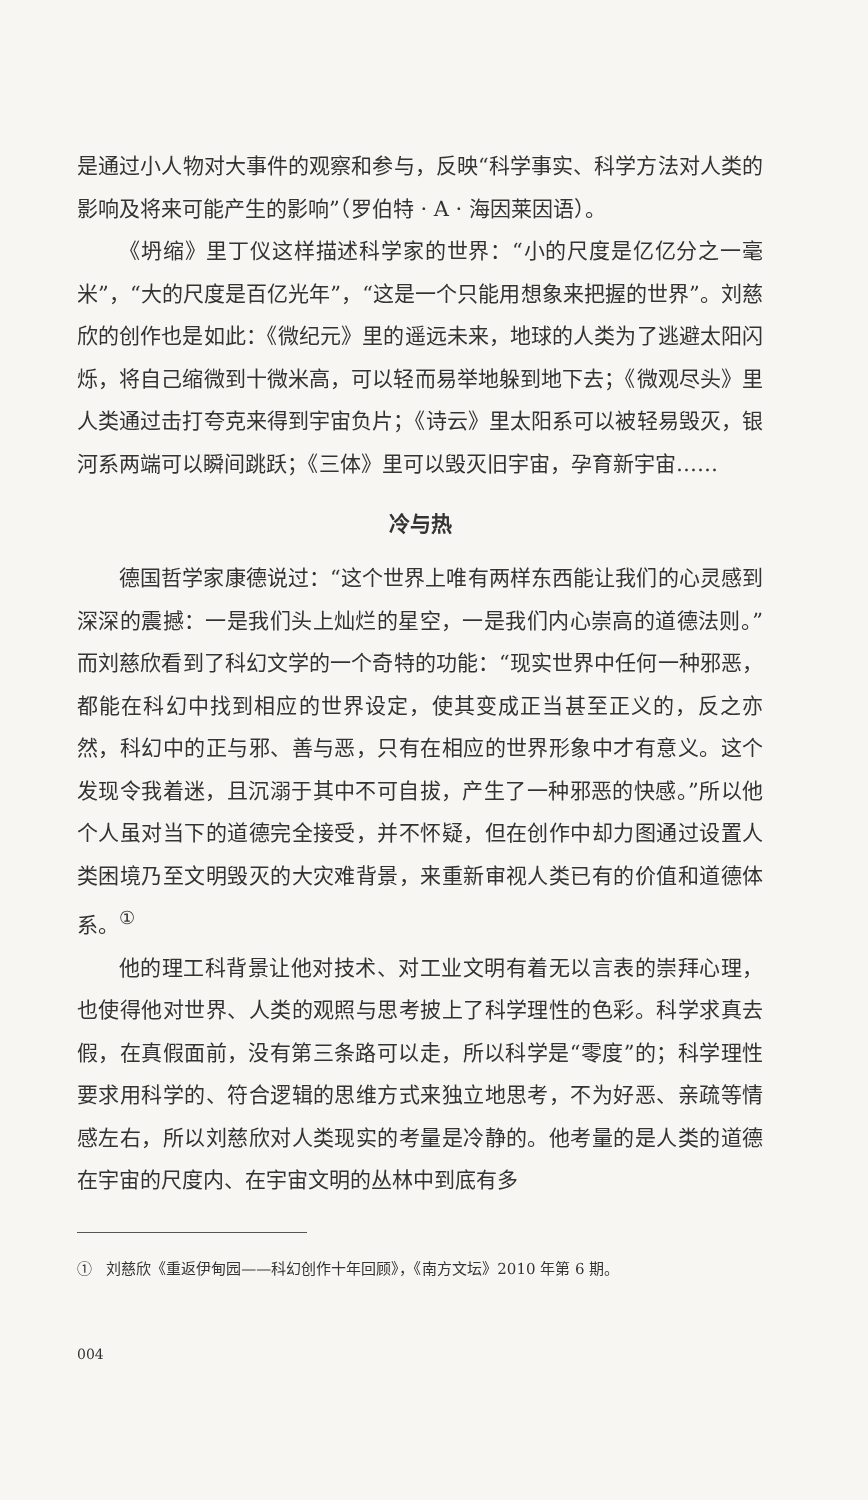是通过小人物对大事件的观察和参与，反映“科学事实、科学方法对人类的影响及将来可能产生的影响”（罗伯特 · A · 海因莱因语）。
《坍缩》里丁仪这样描述科学家的世界：“小的尺度是亿亿分之一毫米”，“大的尺度是百亿光年”，“这是一个只能用想象来把握的世界”。刘慈欣的创作也是如此：《微纪元》里的遥远未来，地球的人类为了逃避太阳闪烁，将自己缩微到十微米高，可以轻而易举地躲到地下去；《微观尽头》里人类通过击打夸克来得到宇宙负片；《诗云》里太阳系可以被轻易毁灭，银河系两端可以瞬间跳跃；《三体》里可以毁灭旧宇宙，孕育新宇宙……
冷与热
德国哲学家康德说过：“这个世界上唯有两样东西能让我们的心灵感到深深的震撼：一是我们头上灿烂的星空，一是我们内心崇高的道德法则。”而刘慈欣看到了科幻文学的一个奇特的功能：“现实世界中任何一种邪恶，都能在科幻中找到相应的世界设定，使其变成正当甚至正义的，反之亦然，科幻中的正与邪、善与恶，只有在相应的世界形象中才有意义。这个发现令我着迷，且沉溺于其中不可自拔，产生了一种邪恶的快感。”所以他个人虽对当下的道德完全接受，并不怀疑，但在创作中却力图通过设置人类困境乃至文明毁灭的大灾难背景，来重新审视人类已有的价值和道德体系。<sup>①</sup>
他的理工科背景让他对技术、对工业文明有着无以言表的崇拜心理，也使得他对世界、人类的观照与思考披上了科学理性的色彩。科学求真去假，在真假面前，没有第三条路可以走，所以科学是“零度”的；科学理性要求用科学的、符合逻辑的思维方式来独立地思考，不为好恶、亲疏等情感左右，所以刘慈欣对人类现实的考量是冷静的。他考量的是人类的道德在宇宙的尺度内、在宇宙文明的丛林中到底有多
① 刘慈欣《重返伊甸园——科幻创作十年回顾》，《南方文坛》2010 年第 6 期。
004